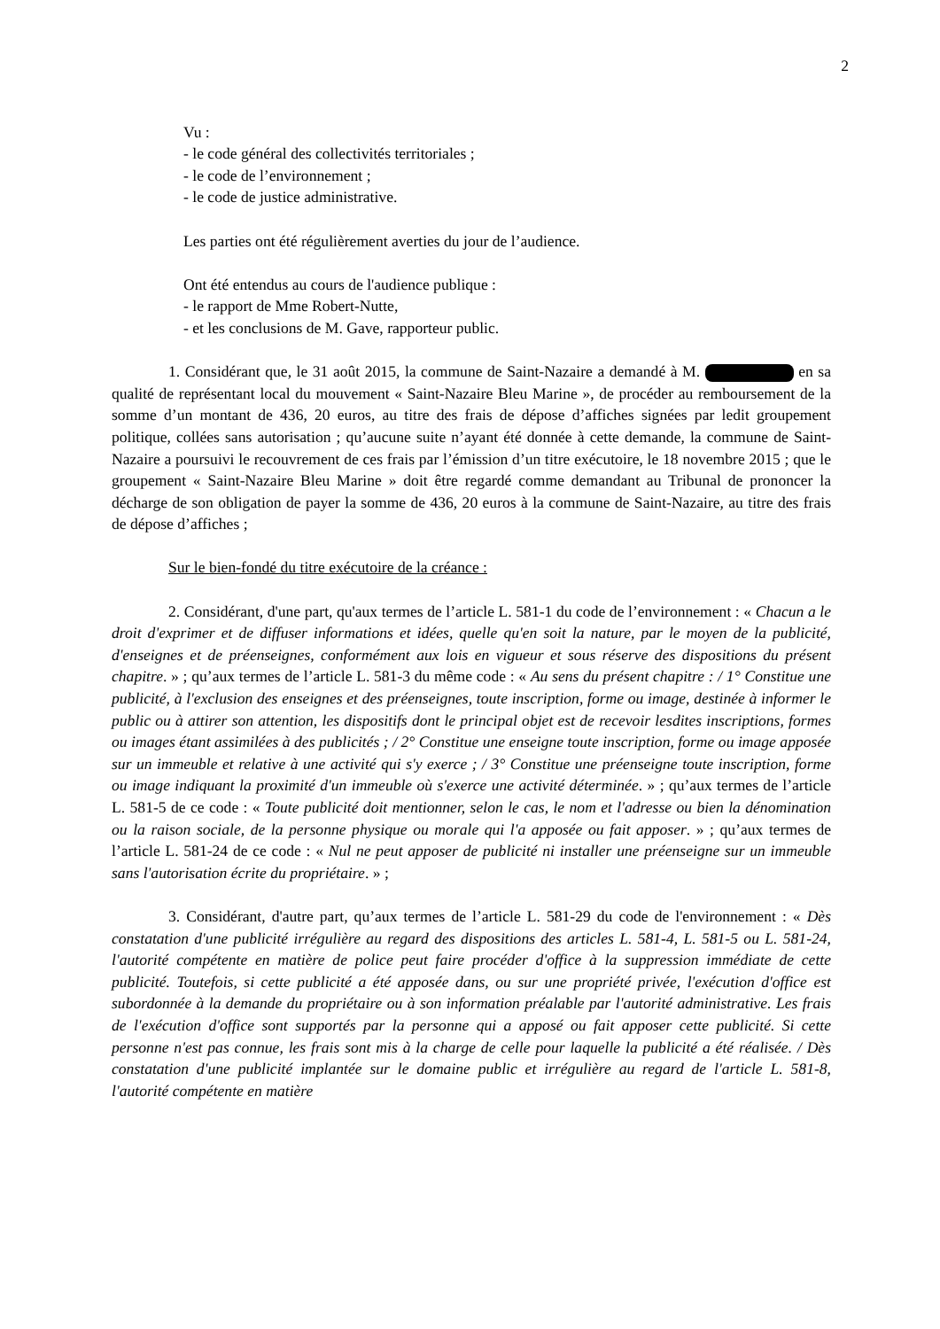2
Vu :
- le code général des collectivités territoriales ;
- le code de l’environnement ;
- le code de justice administrative.
Les parties ont été régulièrement averties du jour de l’audience.
Ont été entendus au cours de l'audience publique :
- le rapport de Mme Robert-Nutte,
- et les conclusions de M. Gave, rapporteur public.
1. Considérant que, le 31 août 2015, la commune de Saint-Nazaire a demandé à M. en sa qualité de représentant local du mouvement « Saint-Nazaire Bleu Marine », de procéder au remboursement de la somme d’un montant de 436, 20 euros, au titre des frais de dépose d’affiches signées par ledit groupement politique, collées sans autorisation ; qu’aucune suite n’ayant été donnée à cette demande, la commune de Saint-Nazaire a poursuivi le recouvrement de ces frais par l’émission d’un titre exécutoire, le 18 novembre 2015 ; que le groupement « Saint-Nazaire Bleu Marine » doit être regardé comme demandant au Tribunal de prononcer la décharge de son obligation de payer la somme de 436, 20 euros à la commune de Saint-Nazaire, au titre des frais de dépose d’affiches ;
Sur le bien-fondé du titre exécutoire de la créance :
2. Considérant, d'une part, qu'aux termes de l’article L. 581-1 du code de l’environnement : « Chacun a le droit d'exprimer et de diffuser informations et idées, quelle qu'en soit la nature, par le moyen de la publicité, d'enseignes et de préenseignes, conformément aux lois en vigueur et sous réserve des dispositions du présent chapitre. » ; qu’aux termes de l’article L. 581-3 du même code : « Au sens du présent chapitre : / 1° Constitue une publicité, à l'exclusion des enseignes et des préenseignes, toute inscription, forme ou image, destinée à informer le public ou à attirer son attention, les dispositifs dont le principal objet est de recevoir lesdites inscriptions, formes ou images étant assimilées à des publicités ; / 2° Constitue une enseigne toute inscription, forme ou image apposée sur un immeuble et relative à une activité qui s'y exerce ; / 3° Constitue une préenseigne toute inscription, forme ou image indiquant la proximité d'un immeuble où s'exerce une activité déterminée. » ; qu’aux termes de l’article L. 581-5 de ce code : « Toute publicité doit mentionner, selon le cas, le nom et l'adresse ou bien la dénomination ou la raison sociale, de la personne physique ou morale qui l'a apposée ou fait apposer. » ; qu’aux termes de l’article L. 581-24 de ce code : « Nul ne peut apposer de publicité ni installer une préenseigne sur un immeuble sans l'autorisation écrite du propriétaire. » ;
3. Considérant, d'autre part, qu’aux termes de l’article L. 581-29 du code de l'environnement : « Dès constatation d'une publicité irrégulière au regard des dispositions des articles L. 581-4, L. 581-5 ou L. 581-24, l'autorité compétente en matière de police peut faire procéder d'office à la suppression immédiate de cette publicité. Toutefois, si cette publicité a été apposée dans, ou sur une propriété privée, l'exécution d'office est subordonnée à la demande du propriétaire ou à son information préalable par l'autorité administrative. Les frais de l'exécution d'office sont supportés par la personne qui a apposé ou fait apposer cette publicité. Si cette personne n'est pas connue, les frais sont mis à la charge de celle pour laquelle la publicité a été réalisée. / Dès constatation d'une publicité implantée sur le domaine public et irrégulière au regard de l'article L. 581-8, l'autorité compétente en matière